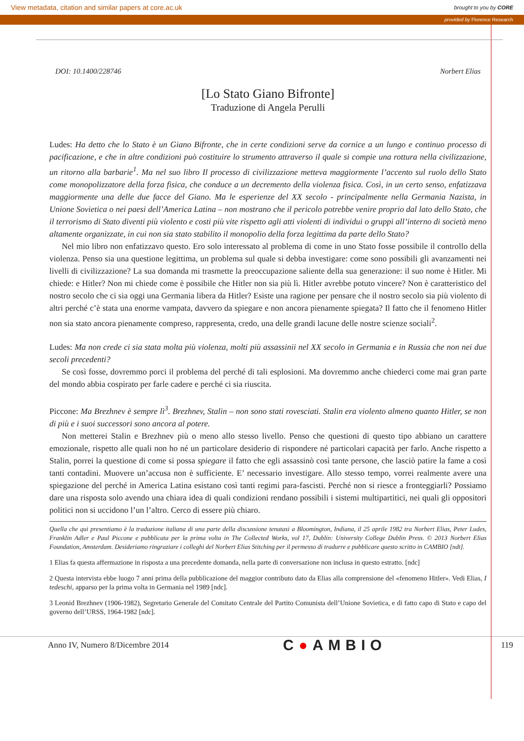View metadata, citation and similar papers at core.ac.uk brought to you by CORE
provided by Florence Research
DOI: 10.1400/228746 Norbert Elias
[Lo Stato Giano Bifronte]
Traduzione di Angela Perulli
Ludes: Ha detto che lo Stato è un Giano Bifronte, che in certe condizioni serve da cornice a un lungo e continuo processo di pacificazione, e che in altre condizioni può costituire lo strumento attraverso il quale si compie una rottura nella civilizzazione, un ritorno alla barbarie<sup>1</sup>. Ma nel suo libro Il processo di civilizzazione metteva maggiormente l’accento sul ruolo dello Stato come monopolizzatore della forza fisica, che conduce a un decremento della violenza fisica. Così, in un certo senso, enfatizzava maggiormente una delle due facce del Giano. Ma le esperienze del XX secolo - principalmente nella Germania Nazista, in Unione Sovietica o nei paesi dell’America Latina – non mostrano che il pericolo potrebbe venire proprio dal lato dello Stato, che il terrorismo di Stato diventi più violento e costi più vite rispetto agli atti violenti di individui o gruppi all’interno di società meno altamente organizzate, in cui non sia stato stabilito il monopolio della forza legittima da parte dello Stato?
Nel mio libro non enfatizzavo questo. Ero solo interessato al problema di come in uno Stato fosse possibile il controllo della violenza. Penso sia una questione legittima, un problema sul quale si debba investigare: come sono possibili gli avanzamenti nei livelli di civilizzazione? La sua domanda mi trasmette la preoccupazione saliente della sua generazione: il suo nome è Hitler. Mi chiede: e Hitler? Non mi chiede come è possibile che Hitler non sia più lì. Hitler avrebbe potuto vincere? Non è caratteristico del nostro secolo che ci sia oggi una Germania libera da Hitler? Esiste una ragione per pensare che il nostro secolo sia più violento di altri perché c’è stata una enorme vampata, davvero da spiegare e non ancora pienamente spiegata? Il fatto che il fenomeno Hitler non sia stato ancora pienamente compreso, rappresenta, credo, una delle grandi lacune delle nostre scienze sociali<sup>2</sup>.
Ludes: Ma non crede ci sia stata molta più violenza, molti più assassinii nel XX secolo in Germania e in Russia che non nei due secoli precedenti?
Se così fosse, dovremmo porci il problema del perché di tali esplosioni. Ma dovremmo anche chiederci come mai gran parte del mondo abbia cospirato per farle cadere e perché ci sia riuscita.
Piccone: Ma Brezhnev è sempre lì<sup>3</sup>. Brezhnev, Stalin – non sono stati rovesciati. Stalin era violento almeno quanto Hitler, se non di più e i suoi successori sono ancora al potere.
Non metterei Stalin e Brezhnev più o meno allo stesso livello. Penso che questioni di questo tipo abbiano un carattere emozionale, rispetto alle quali non ho né un particolare desiderio di rispondere né particolari capacità per farlo. Anche rispetto a Stalin, porrei la questione di come si possa spiegare il fatto che egli assassinò così tante persone, che lasciò patire la fame a così tanti contadini. Muovere un’accusa non è sufficiente. E’ necessario investigare. Allo stesso tempo, vorrei realmente avere una spiegazione del perché in America Latina esistano così tanti regimi para-fascisti. Perché non si riesce a fronteggiarli? Possiamo dare una risposta solo avendo una chiara idea di quali condizioni rendano possibili i sistemi multipartitici, nei quali gli oppositori politici non si uccidono l’un l’altro. Cerco di essere più chiaro.
Quella che qui presentiamo è la traduzione italiana di una parte della discussione tenutasi a Bloomington, Indiana, il 25 aprile 1982 tra Norbert Elias, Peter Ludes, Franklin Adler e Paul Piccone e pubblicata per la prima volta in The Collected Works, vol 17, Dublin: University College Dublin Press. © 2013 Norbert Elias Foundation, Amsterdam. Desideriamo ringraziare i colleghi del Norbert Elias Stitching per il permesso di tradurre e pubblicare questo scritto in CAMBIO [ndt].
1 Elias fa questa affermazione in risposta a una precedente domanda, nella parte di conversazione non inclusa in questo estratto. [ndc]
2 Questa intervista ebbe luogo 7 anni prima della pubblicazione del maggior contributo dato da Elias alla comprensione del «fenomeno Hitler». Vedi Elias, I tedeschi, apparso per la prima volta in Germania nel 1989 [ndc].
3 Leonid Brezhnev (1906-1982), Segretario Generale del Comitato Centrale del Partito Comunista dell’Unione Sovietica, e di fatto capo di Stato e capo del governo dell’URSS, 1964-1982 [ndc].
Anno IV, Numero 8/Dicembre 2014 C●AMBIO 119